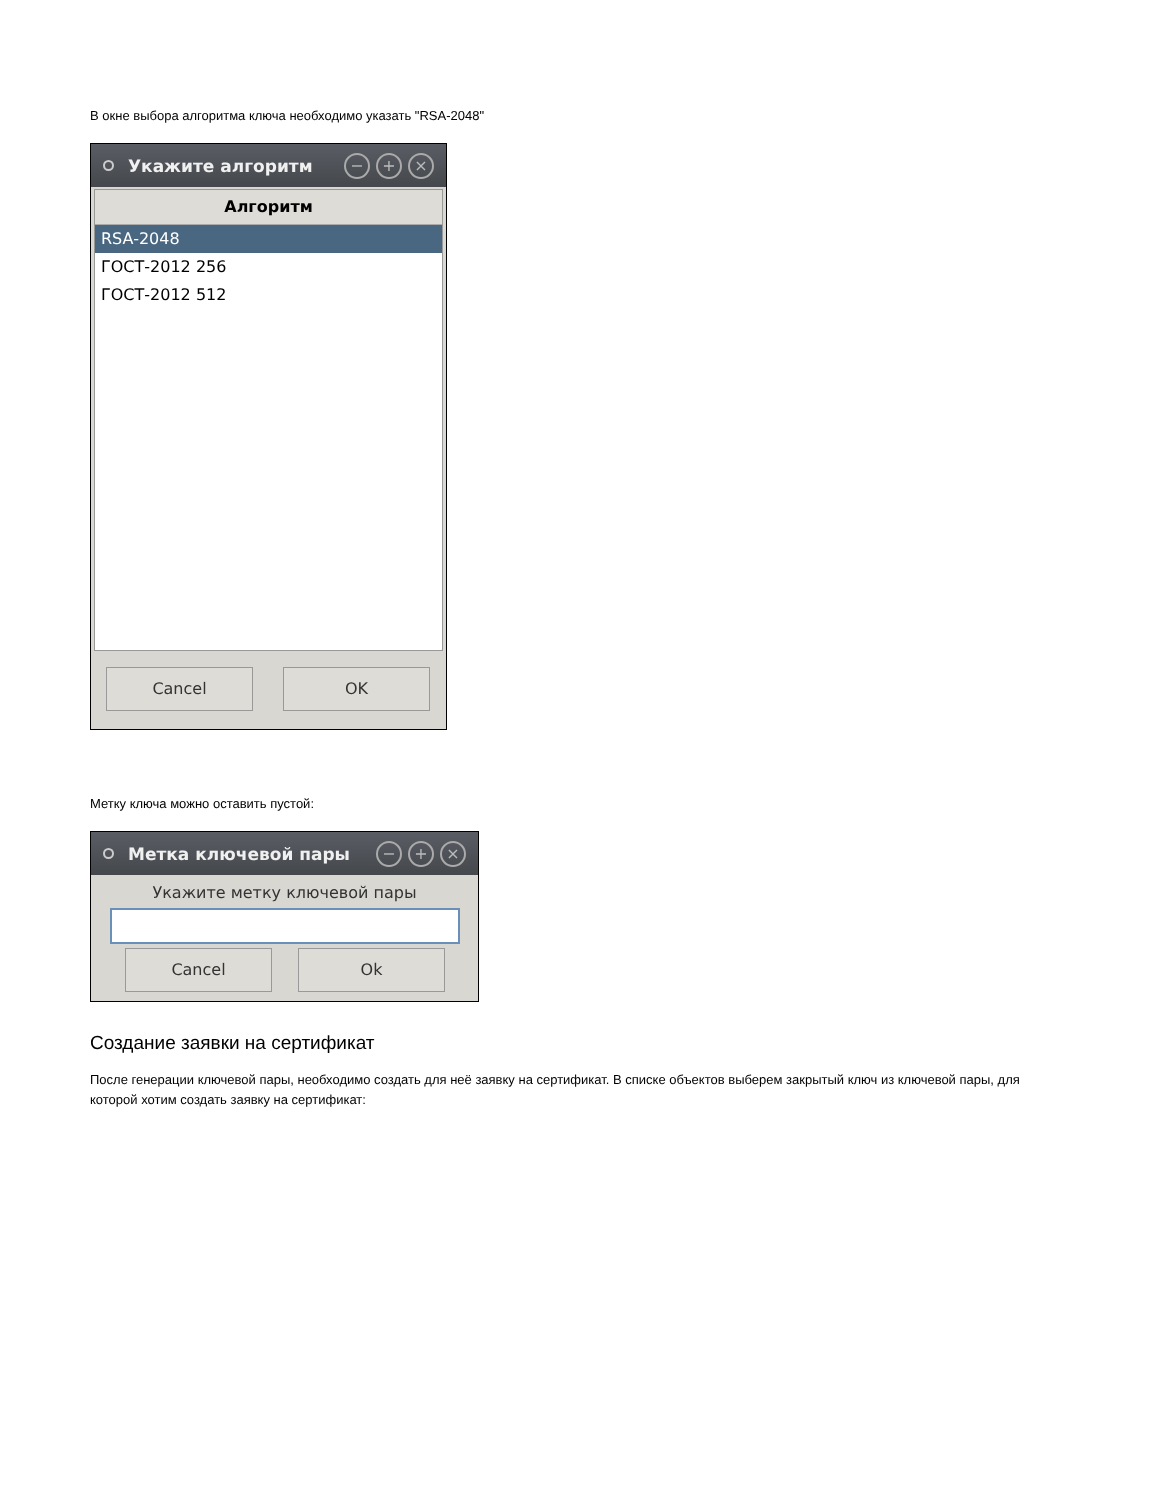В окне выбора алгоритма ключа необходимо указать "RSA-2048"
Укажите алгоритм
− + ×
Алгоритм
RSA-2048
ГОСТ-2012 256
ГОСТ-2012 512
Cancel OK
Метку ключа можно оставить пустой:
Метка ключевой пары
− + ×
Укажите метку ключевой пары
Cancel Ok
Создание заявки на сертификат
После генерации ключевой пары, необходимо создать для неё заявку на сертификат. В списке объектов выберем закрытый ключ из ключевой пары, для которой хотим создать заявку на сертификат: